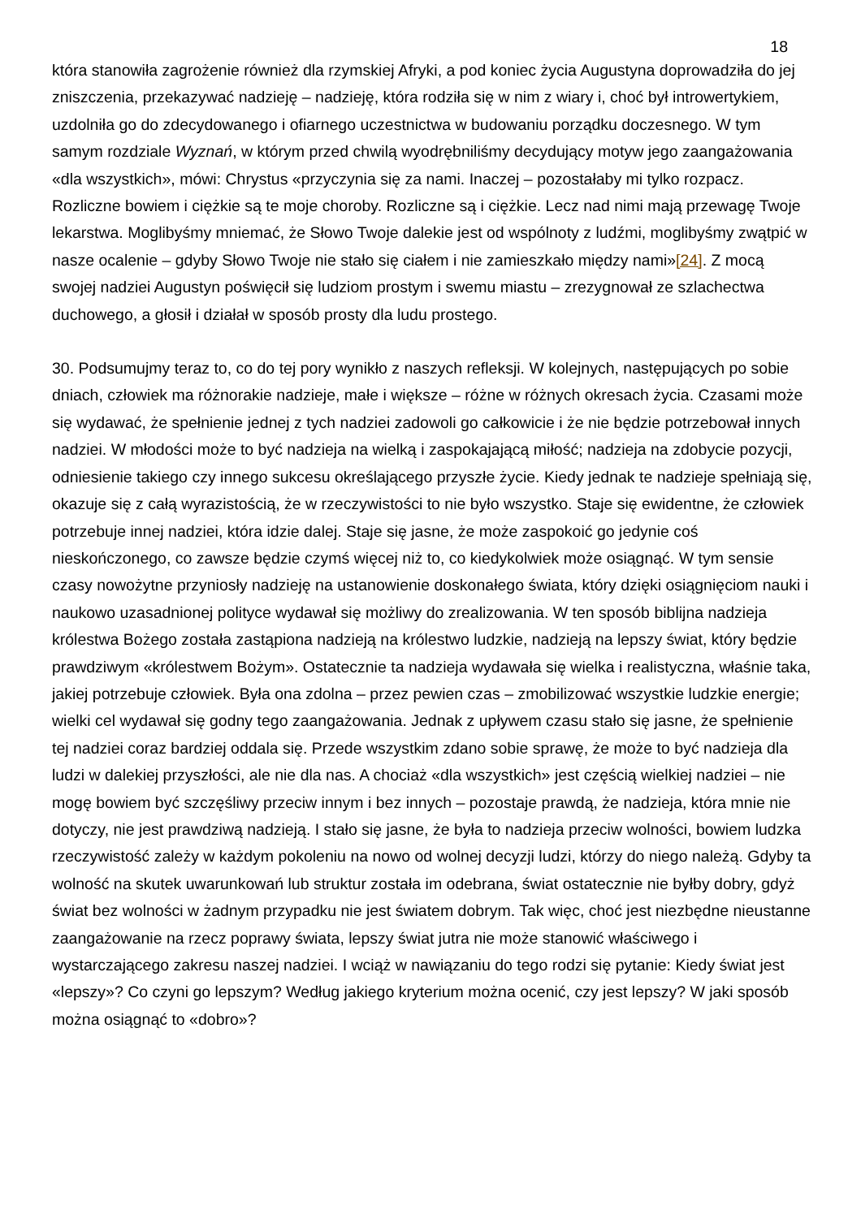18
która stanowiła zagrożenie również dla rzymskiej Afryki, a pod koniec życia Augustyna doprowadziła do jej zniszczenia, przekazywać nadzieję – nadzieję, która rodziła się w nim z wiary i, choć był introwertykiem, uzdolniła go do zdecydowanego i ofiarnego uczestnictwa w budowaniu porządku doczesnego. W tym samym rozdziale Wyznań, w którym przed chwilą wyodrębniliśmy decydujący motyw jego zaangażowania «dla wszystkich», mówi: Chrystus «przyczynia się za nami. Inaczej – pozostałaby mi tylko rozpacz. Rozliczne bowiem i ciężkie są te moje choroby. Rozliczne są i ciężkie. Lecz nad nimi mają przewagę Twoje lekarstwa. Moglibyśmy mniemać, że Słowo Twoje dalekie jest od wspólnoty z ludźmi, moglibyśmy zwątpić w nasze ocalenie – gdyby Słowo Twoje nie stało się ciałem i nie zamieszkało między nami»[24]. Z mocą swojej nadziei Augustyn poświęcił się ludziom prostym i swemu miastu – zrezygnował ze szlachectwa duchowego, a głosił i działał w sposób prosty dla ludu prostego.
30. Podsumujmy teraz to, co do tej pory wynikło z naszych refleksji. W kolejnych, następujących po sobie dniach, człowiek ma różnorakie nadzieje, małe i większe – różne w różnych okresach życia. Czasami może się wydawać, że spełnienie jednej z tych nadziei zadowoli go całkowicie i że nie będzie potrzebował innych nadziei. W młodości może to być nadzieja na wielką i zaspokajającą miłość; nadzieja na zdobycie pozycji, odniesienie takiego czy innego sukcesu określającego przyszłe życie. Kiedy jednak te nadzieje spełniają się, okazuje się z całą wyrazistością, że w rzeczywistości to nie było wszystko. Staje się ewidentne, że człowiek potrzebuje innej nadziei, która idzie dalej. Staje się jasne, że może zaspokoić go jedynie coś nieskończonego, co zawsze będzie czymś więcej niż to, co kiedykolwiek może osiągnąć. W tym sensie czasy nowożytne przyniosły nadzieję na ustanowienie doskonałego świata, który dzięki osiągnięciom nauki i naukowo uzasadnionej polityce wydawał się możliwy do zrealizowania. W ten sposób biblijna nadzieja królestwa Bożego została zastąpiona nadzieją na królestwo ludzkie, nadzieją na lepszy świat, który będzie prawdziwym «królestwem Bożym». Ostatecznie ta nadzieja wydawała się wielka i realistyczna, właśnie taka, jakiej potrzebuje człowiek. Była ona zdolna – przez pewien czas – zmobilizować wszystkie ludzkie energie; wielki cel wydawał się godny tego zaangażowania. Jednak z upływem czasu stało się jasne, że spełnienie tej nadziei coraz bardziej oddala się. Przede wszystkim zdano sobie sprawę, że może to być nadzieja dla ludzi w dalekiej przyszłości, ale nie dla nas. A chociaż «dla wszystkich» jest częścią wielkiej nadziei – nie mogę bowiem być szczęśliwy przeciw innym i bez innych – pozostaje prawdą, że nadzieja, która mnie nie dotyczy, nie jest prawdziwą nadzieją. I stało się jasne, że była to nadzieja przeciw wolności, bowiem ludzka rzeczywistość zależy w każdym pokoleniu na nowo od wolnej decyzji ludzi, którzy do niego należą. Gdyby ta wolność na skutek uwarunkowań lub struktur została im odebrana, świat ostatecznie nie byłby dobry, gdyż świat bez wolności w żadnym przypadku nie jest światem dobrym. Tak więc, choć jest niezbędne nieustanne zaangażowanie na rzecz poprawy świata, lepszy świat jutra nie może stanowić właściwego i wystarczającego zakresu naszej nadziei. I wciąż w nawiązaniu do tego rodzi się pytanie: Kiedy świat jest «lepszy»? Co czyni go lepszym? Według jakiego kryterium można ocenić, czy jest lepszy? W jaki sposób można osiągnąć to «dobro»?